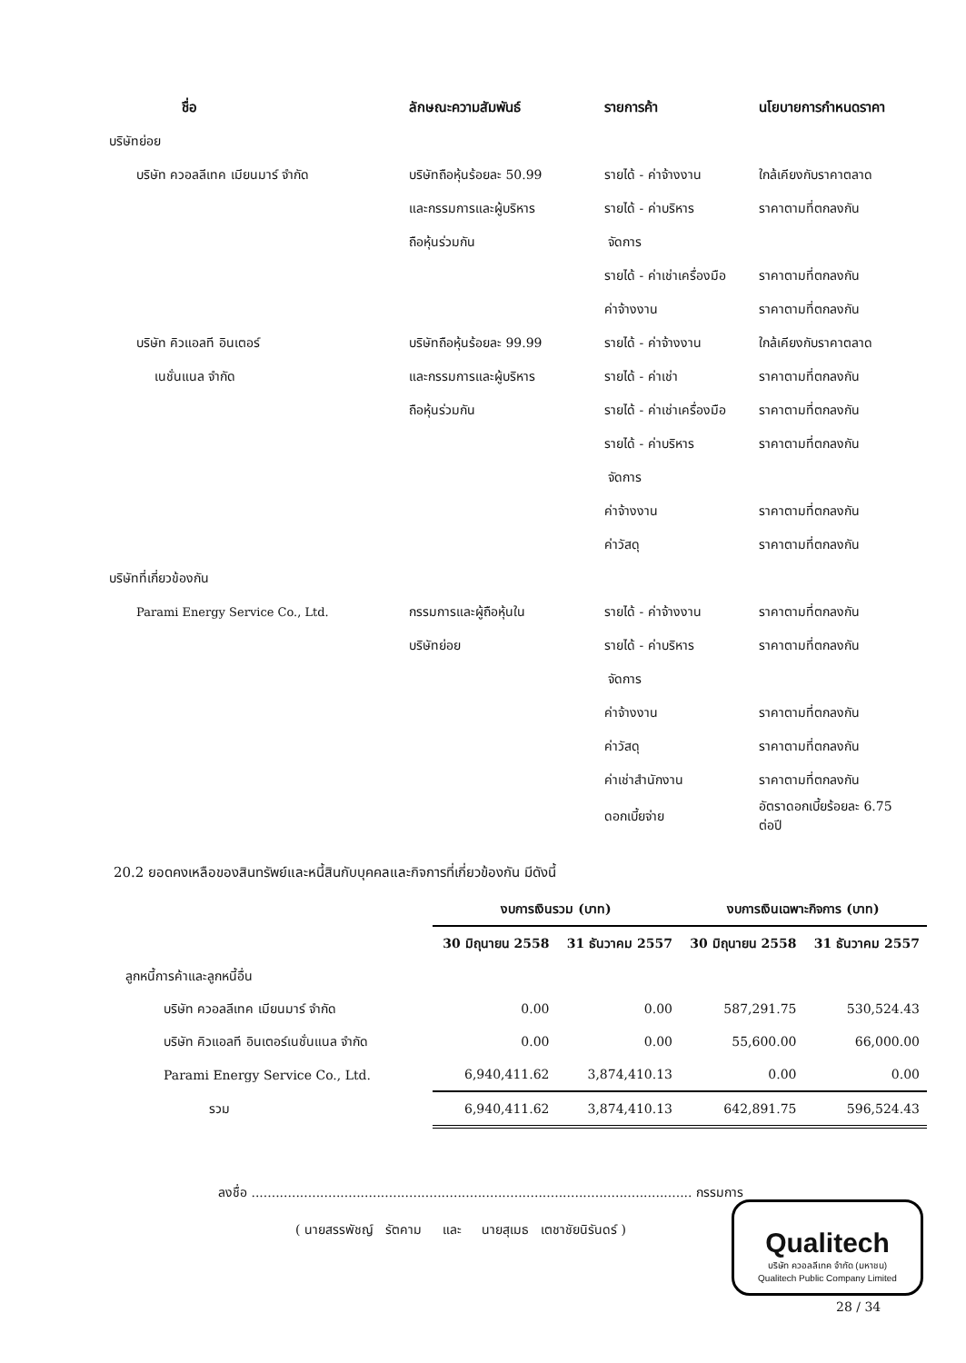| ชื่อ | ลักษณะความสัมพันธ์ | รายการค้า | นโยบายการกำหนดราคา |
| --- | --- | --- | --- |
| บริษัทย่อย | | | |
| บริษัท ควอลลีเทค เมียนมาร์ จำกัด | บริษัทถือหุ้นร้อยละ 50.99 | รายได้ - ค่าจ้างงาน | ใกล้เคียงกับราคาตลาด |
| | และกรรมการและผู้บริหาร | รายได้ - ค่าบริหาร | ราคาตามที่ตกลงกัน |
| | ถือหุ้นร่วมกัน | จัดการ | |
| | | รายได้ - ค่าเช่าเครื่องมือ | ราคาตามที่ตกลงกัน |
| | | ค่าจ้างงาน | ราคาตามที่ตกลงกัน |
| บริษัท คิวแอลที อินเตอร์ | บริษัทถือหุ้นร้อยละ 99.99 | รายได้ - ค่าจ้างงาน | ใกล้เคียงกับราคาตลาด |
| เนชั่นแนล จำกัด | และกรรมการและผู้บริหาร | รายได้ - ค่าเช่า | ราคาตามที่ตกลงกัน |
| | ถือหุ้นร่วมกัน | รายได้ - ค่าเช่าเครื่องมือ | ราคาตามที่ตกลงกัน |
| | | รายได้ - ค่าบริหาร | ราคาตามที่ตกลงกัน |
| | | จัดการ | |
| | | ค่าจ้างงาน | ราคาตามที่ตกลงกัน |
| | | ค่าวัสดุ | ราคาตามที่ตกลงกัน |
| บริษัทที่เกี่ยวข้องกัน | | | |
| Parami Energy Service Co., Ltd. | กรรมการและผู้ถือหุ้นใน | รายได้ - ค่าจ้างงาน | ราคาตามที่ตกลงกัน |
| | บริษัทย่อย | รายได้ - ค่าบริหาร | ราคาตามที่ตกลงกัน |
| | | จัดการ | |
| | | ค่าจ้างงาน | ราคาตามที่ตกลงกัน |
| | | ค่าวัสดุ | ราคาตามที่ตกลงกัน |
| | | ค่าเช่าสำนักงาน | ราคาตามที่ตกลงกัน |
| | | ดอกเบี้ยจ่าย | อัตราดอกเบี้ยร้อยละ 6.75 ต่อปี |
20.2 ยอดคงเหลือของสินทรัพย์และหนี้สินกับบุคคลและกิจการที่เกี่ยวข้องกัน มีดังนี้
| | งบการเงินรวม (บาท) | | งบการเงินเฉพาะกิจการ (บาท) | |
| --- | --- | --- | --- | --- |
| | 30 มิถุนายน 2558 | 31 ธันวาคม 2557 | 30 มิถุนายน 2558 | 31 ธันวาคม 2557 |
| ลูกหนี้การค้าและลูกหนี้อื่น | | | | |
| บริษัท ควอลลีเทค เมียนมาร์ จำกัด | 0.00 | 0.00 | 587,291.75 | 530,524.43 |
| บริษัท คิวแอลที อินเตอร์เนชั่นแนล จำกัด | 0.00 | 0.00 | 55,600.00 | 66,000.00 |
| Parami Energy Service Co., Ltd. | 6,940,411.62 | 3,874,410.13 | 0.00 | 0.00 |
| รวม | 6,940,411.62 | 3,874,410.13 | 642,891.75 | 596,524.43 |
ลงชื่อ ............................................................................................................. กรรมการ
( นายสรรพัชญ์ รัตคาม และ นายสุเมธ เตชาชัยนิรันดร์ )
Qualitech
บริษัท ควอลลีเทค จำกัด (มหาชน)
Qualitech Public Company Limited
28 / 34